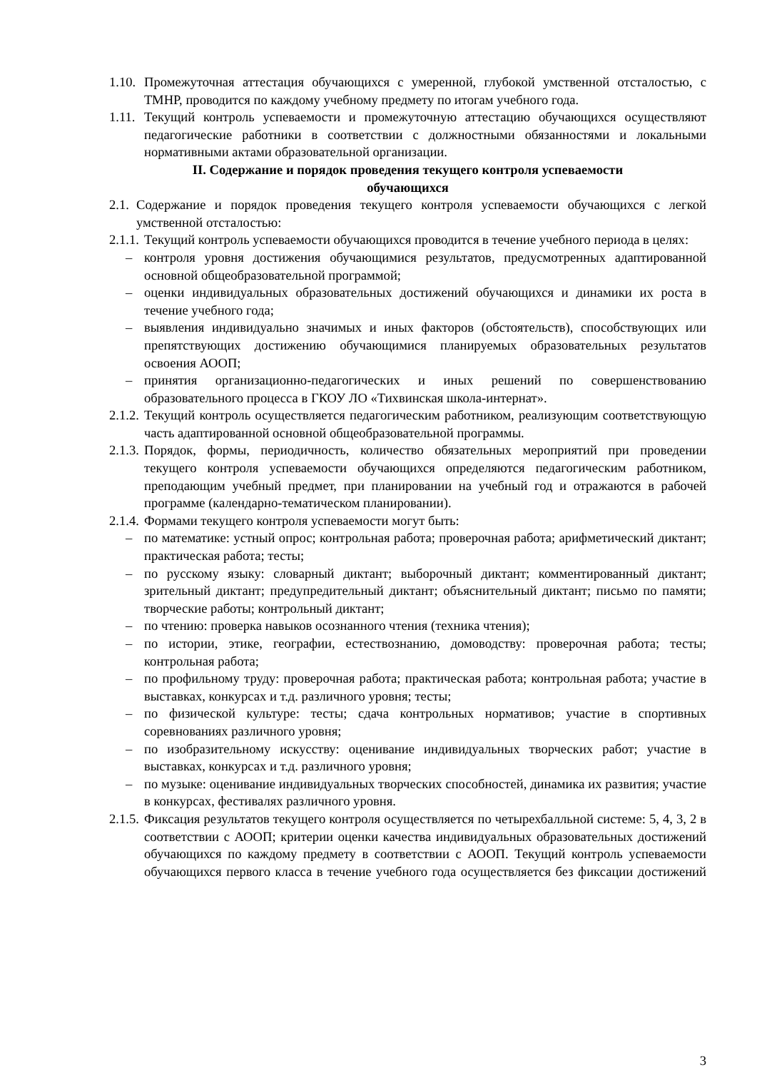1.10. Промежуточная аттестация обучающихся с умеренной, глубокой умственной отсталостью, с ТМНР, проводится по каждому учебному предмету по итогам учебного года.
1.11. Текущий контроль успеваемости и промежуточную аттестацию обучающихся осуществляют педагогические работники в соответствии с должностными обязанностями и локальными нормативными актами образовательной организации.
II. Содержание и порядок проведения текущего контроля успеваемости
обучающихся
2.1. Содержание и порядок проведения текущего контроля успеваемости обучающихся с легкой умственной отсталостью:
2.1.1. Текущий контроль успеваемости обучающихся проводится в течение учебного периода в целях:
– контроля уровня достижения обучающимися результатов, предусмотренных адаптированной основной общеобразовательной программой;
– оценки индивидуальных образовательных достижений обучающихся и динамики их роста в течение учебного года;
– выявления индивидуально значимых и иных факторов (обстоятельств), способствующих или препятствующих достижению обучающимися планируемых образовательных результатов освоения АООП;
– принятия организационно-педагогических и иных решений по совершенствованию образовательного процесса в ГКОУ ЛО «Тихвинская школа-интернат».
2.1.2. Текущий контроль осуществляется педагогическим работником, реализующим соответствующую часть адаптированной основной общеобразовательной программы.
2.1.3. Порядок, формы, периодичность, количество обязательных мероприятий при проведении текущего контроля успеваемости обучающихся определяются педагогическим работником, преподающим учебный предмет, при планировании на учебный год и отражаются в рабочей программе (календарно-тематическом планировании).
2.1.4. Формами текущего контроля успеваемости могут быть:
– по математике: устный опрос; контрольная работа; проверочная работа; арифметический диктант; практическая работа; тесты;
– по русскому языку: словарный диктант; выборочный диктант; комментированный диктант; зрительный диктант; предупредительный диктант; объяснительный диктант; письмо по памяти; творческие работы; контрольный диктант;
– по чтению: проверка навыков осознанного чтения (техника чтения);
– по истории, этике, географии, естествознанию, домоводству: проверочная работа; тесты; контрольная работа;
– по профильному труду: проверочная работа; практическая работа; контрольная работа; участие в выставках, конкурсах и т.д. различного уровня; тесты;
– по физической культуре: тесты; сдача контрольных нормативов; участие в спортивных соревнованиях различного уровня;
– по изобразительному искусству: оценивание индивидуальных творческих работ; участие в выставках, конкурсах и т.д. различного уровня;
– по музыке: оценивание индивидуальных творческих способностей, динамика их развития; участие в конкурсах, фестивалях различного уровня.
2.1.5. Фиксация результатов текущего контроля осуществляется по четырехбалльной системе: 5, 4, 3, 2 в соответствии с АООП; критерии оценки качества индивидуальных образовательных достижений обучающихся по каждому предмету в соответствии с АООП. Текущий контроль успеваемости обучающихся первого класса в течение учебного года осуществляется без фиксации достижений
3